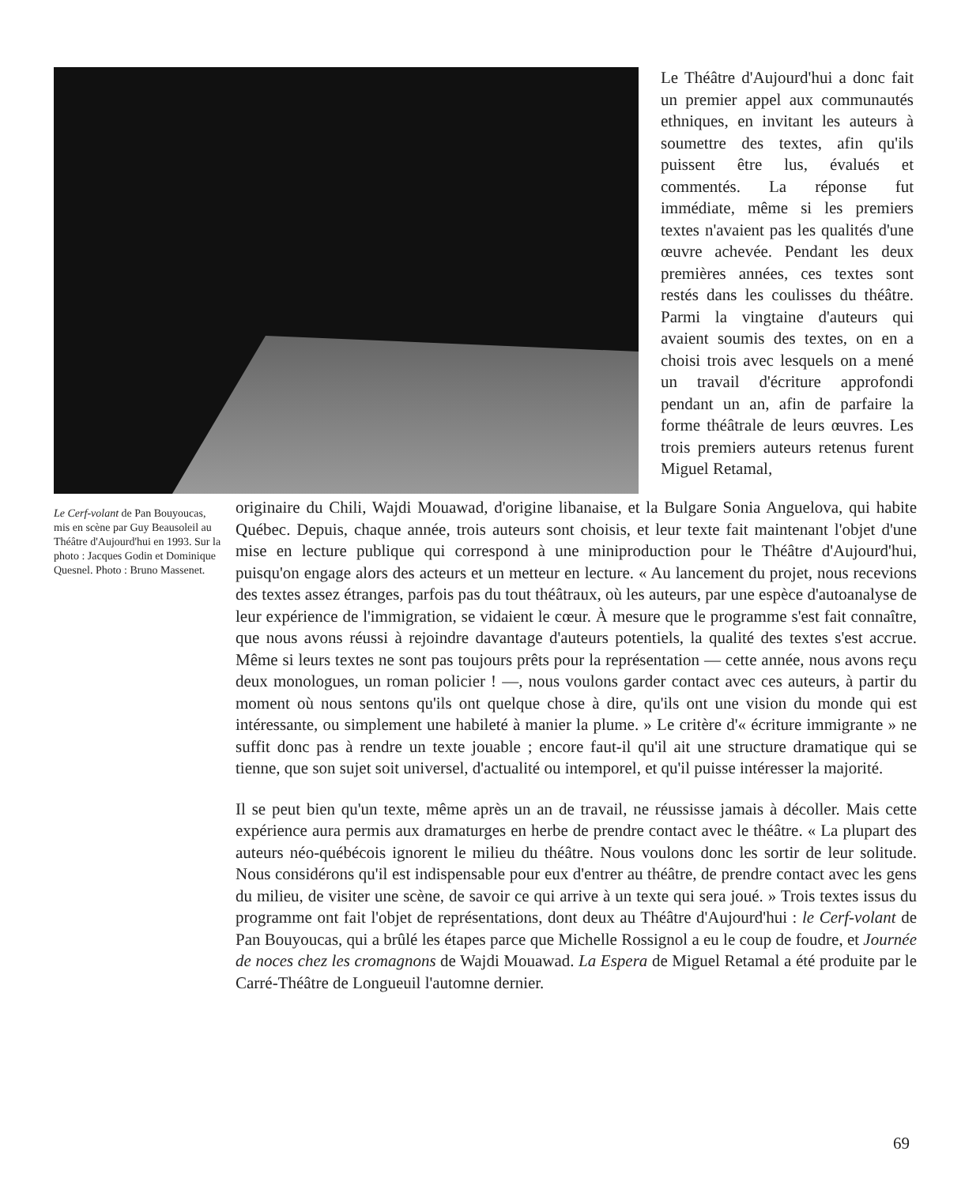Le Théâtre d'Aujourd'hui a donc fait un premier appel aux communautés ethniques, en invitant les auteurs à soumettre des textes, afin qu'ils puissent être lus, évalués et commentés. La réponse fut immédiate, même si les premiers textes n'avaient pas les qualités d'une œuvre achevée. Pendant les deux premières années, ces textes sont restés dans les coulisses du théâtre. Parmi la vingtaine d'auteurs qui avaient soumis des textes, on en a choisi trois avec lesquels on a mené un travail d'écriture approfondi pendant un an, afin de parfaire la forme théâtrale de leurs œuvres. Les trois premiers auteurs retenus furent Miguel Retamal,
Le Cerf-volant de Pan Bouyoucas, mis en scène par Guy Beausoleil au Théâtre d'Aujourd'hui en 1993. Sur la photo : Jacques Godin et Dominique Quesnel. Photo : Bruno Massenet.
originaire du Chili, Wajdi Mouawad, d'origine libanaise, et la Bulgare Sonia Anguelova, qui habite Québec. Depuis, chaque année, trois auteurs sont choisis, et leur texte fait maintenant l'objet d'une mise en lecture publique qui correspond à une miniproduction pour le Théâtre d'Aujourd'hui, puisqu'on engage alors des acteurs et un metteur en lecture. « Au lancement du projet, nous recevions des textes assez étranges, parfois pas du tout théâtraux, où les auteurs, par une espèce d'autoanalyse de leur expérience de l'immigration, se vidaient le cœur. À mesure que le programme s'est fait connaître, que nous avons réussi à rejoindre davantage d'auteurs potentiels, la qualité des textes s'est accrue. Même si leurs textes ne sont pas toujours prêts pour la représentation — cette année, nous avons reçu deux monologues, un roman policier ! —, nous voulons garder contact avec ces auteurs, à partir du moment où nous sentons qu'ils ont quelque chose à dire, qu'ils ont une vision du monde qui est intéressante, ou simplement une habileté à manier la plume. » Le critère d'« écriture immigrante » ne suffit donc pas à rendre un texte jouable ; encore faut-il qu'il ait une structure dramatique qui se tienne, que son sujet soit universel, d'actualité ou intemporel, et qu'il puisse intéresser la majorité.
Il se peut bien qu'un texte, même après un an de travail, ne réussisse jamais à décoller. Mais cette expérience aura permis aux dramaturges en herbe de prendre contact avec le théâtre. « La plupart des auteurs néo-québécois ignorent le milieu du théâtre. Nous voulons donc les sortir de leur solitude. Nous considérons qu'il est indispensable pour eux d'entrer au théâtre, de prendre contact avec les gens du milieu, de visiter une scène, de savoir ce qui arrive à un texte qui sera joué. » Trois textes issus du programme ont fait l'objet de représentations, dont deux au Théâtre d'Aujourd'hui : le Cerf-volant de Pan Bouyoucas, qui a brûlé les étapes parce que Michelle Rossignol a eu le coup de foudre, et Journée de noces chez les cromagnons de Wajdi Mouawad. La Espera de Miguel Retamal a été produite par le Carré-Théâtre de Longueuil l'automne dernier.
69